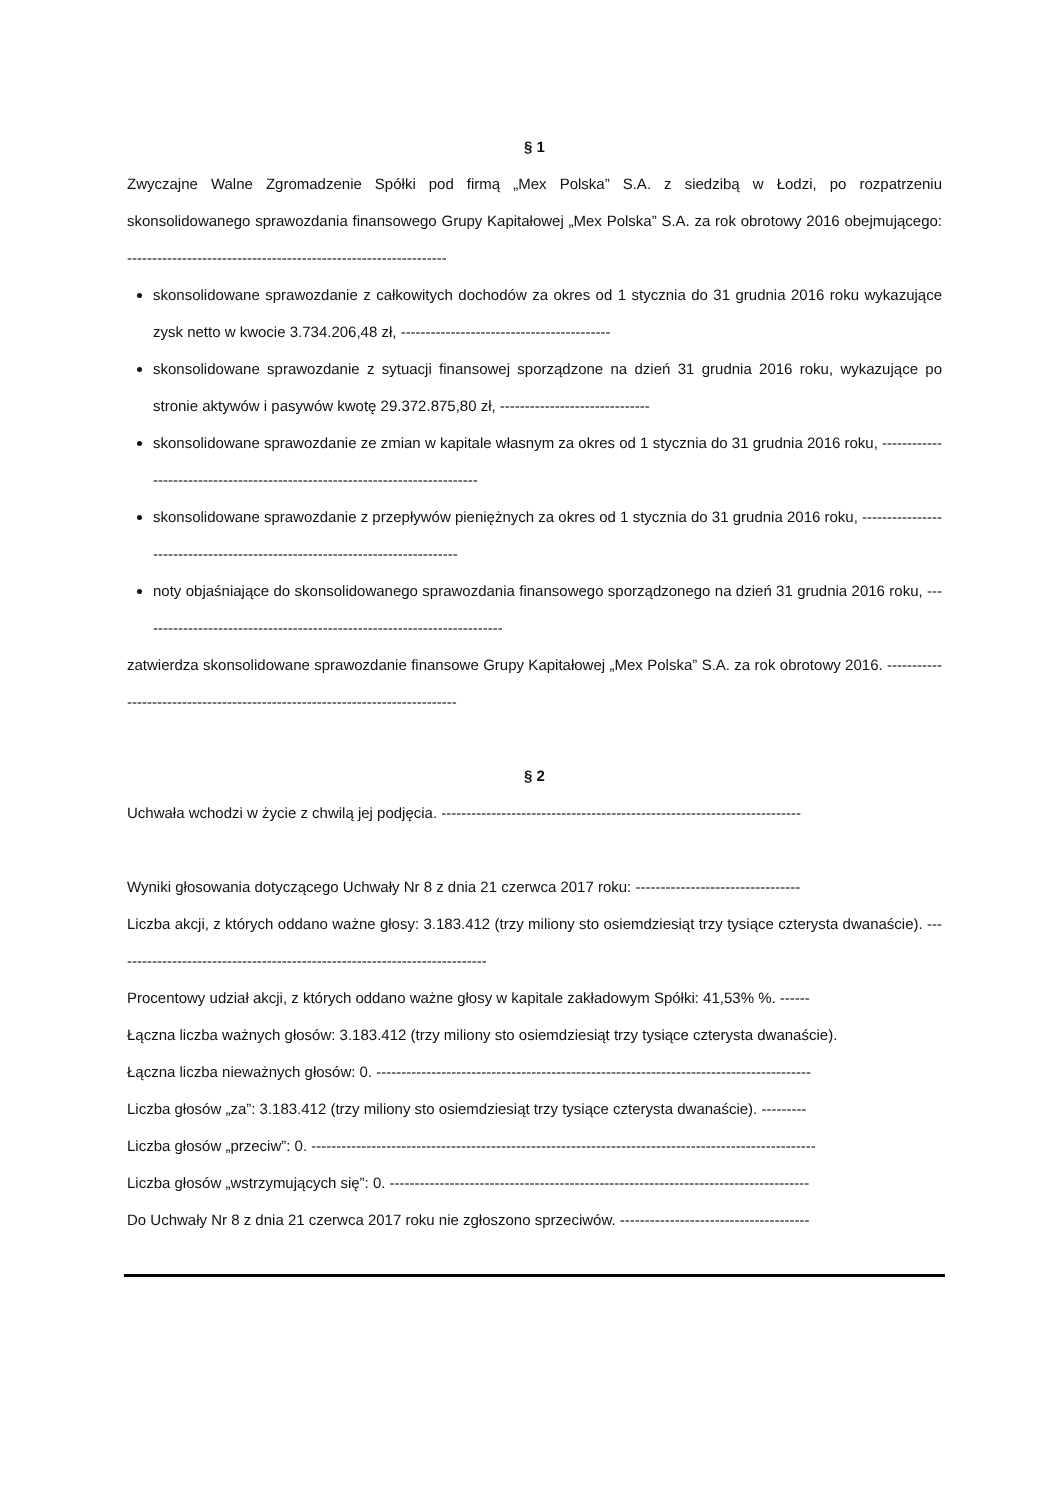§ 1
Zwyczajne Walne Zgromadzenie Spółki pod firmą „Mex Polska” S.A. z siedzibą w Łodzi, po rozpatrzeniu skonsolidowanego sprawozdania finansowego Grupy Kapitałowej „Mex Polska” S.A. za rok obrotowy 2016 obejmującego: ----------------------------------------------------------------
skonsolidowane sprawozdanie z całkowitych dochodów za okres od 1 stycznia do 31 grudnia 2016 roku wykazujące zysk netto w kwocie 3.734.206,48 zł, ------------------------------------------
skonsolidowane sprawozdanie z sytuacji finansowej sporządzone na dzień 31 grudnia 2016 roku, wykazujące po stronie aktywów i pasywów kwotę 29.372.875,80 zł, ------------------------------
skonsolidowane sprawozdanie ze zmian w kapitale własnym za okres od 1 stycznia do 31 grudnia 2016 roku, -----------------------------------------------------------------------------
skonsolidowane sprawozdanie z przepływów pieniężnych za okres od 1 stycznia do 31 grudnia 2016 roku, -----------------------------------------------------------------------------
noty objaśniające do skonsolidowanego sprawozdania finansowego sporządzonego na dzień 31 grudnia 2016 roku, -------------------------------------------------------------------------
zatwierdza skonsolidowane sprawozdanie finansowe Grupy Kapitałowej „Mex Polska” S.A. za rok obrotowy 2016. -----------------------------------------------------------------------------
§ 2
Uchwała wchodzi w życie z chwilą jej podjęcia. ------------------------------------------------------------------------
Wyniki głosowania dotyczącego Uchwały Nr 8 z dnia 21 czerwca 2017 roku: ---------------------------------
Liczba akcji, z których oddano ważne głosy: 3.183.412 (trzy miliony sto osiemdziesiąt trzy tysiące czterysta dwanaście). ---------------------------------------------------------------------------
Procentowy udział akcji, z których oddano ważne głosy w kapitale zakładowym Spółki: 41,53% %. ------
Łączna liczba ważnych głosów: 3.183.412 (trzy miliony sto osiemdziesiąt trzy tysiące czterysta dwanaście).
Łączna liczba nieważnych głosów: 0. ---------------------------------------------------------------------------------------
Liczba głosów „za”: 3.183.412 (trzy miliony sto osiemdziesiąt trzy tysiące czterysta dwanaście). ---------
Liczba głosów „przeciw”: 0. -----------------------------------------------------------------------------------------------------
Liczba głosów „wstrzymujących się”: 0. ------------------------------------------------------------------------------------
Do Uchwały Nr 8 z dnia 21 czerwca 2017 roku nie zgłoszono sprzeciwów. --------------------------------------